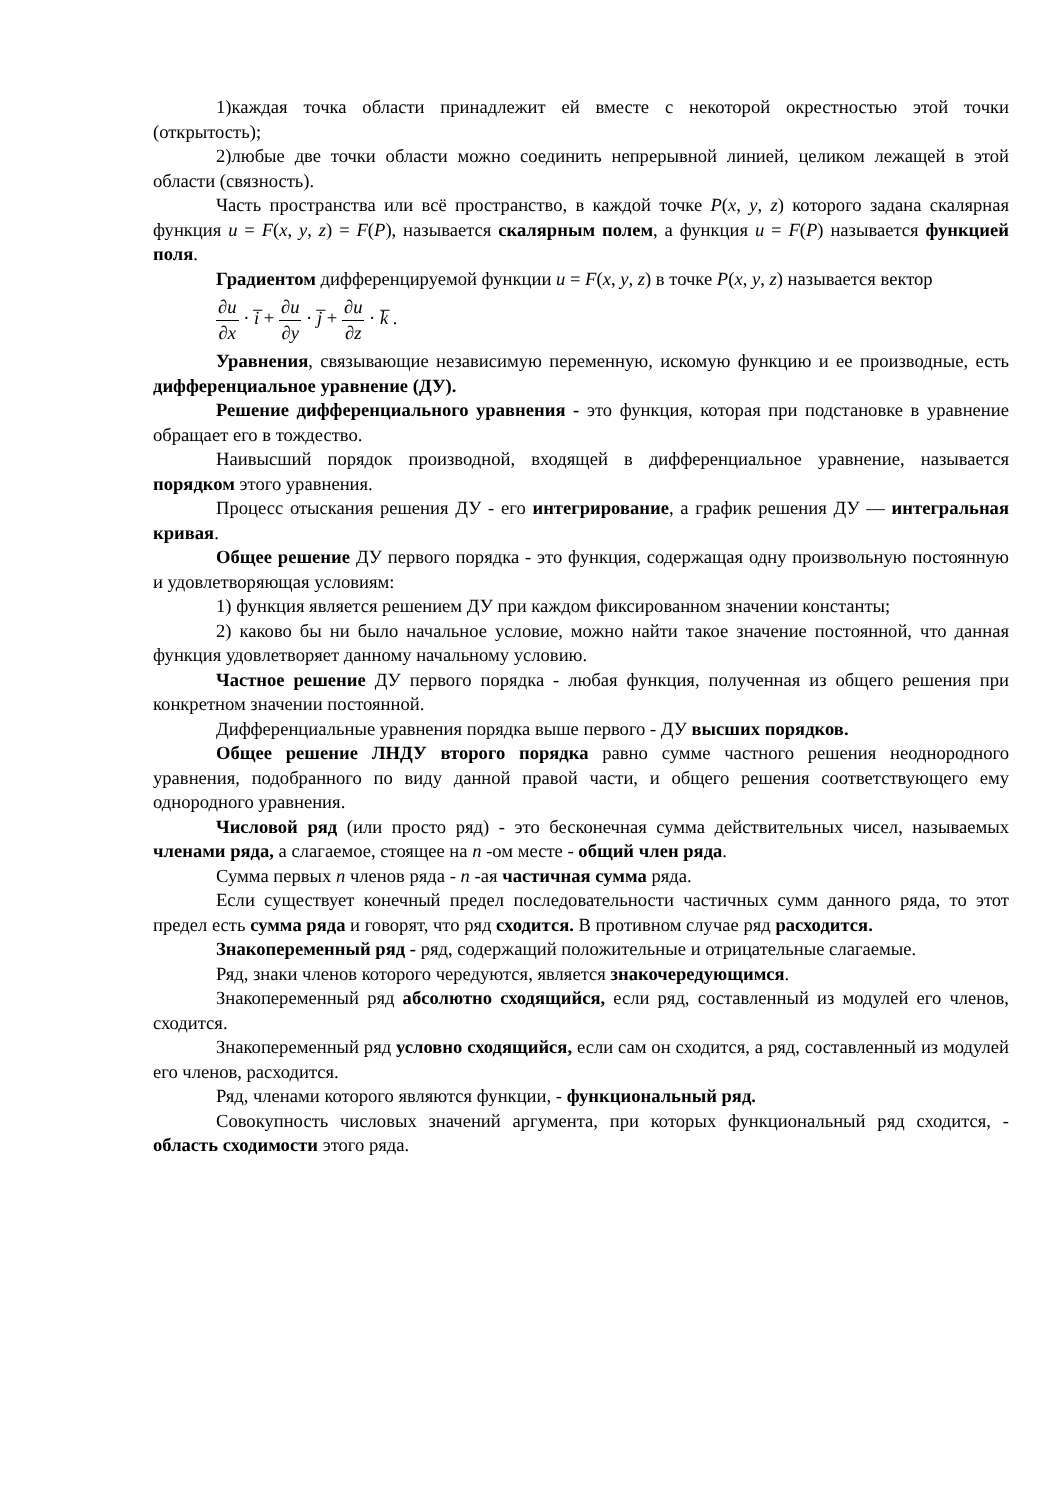1)каждая точка области принадлежит ей вместе с некоторой окрестностью этой точки (открытость);
2)любые две точки области можно соединить непрерывной линией, целиком лежащей в этой области (связность).
Часть пространства или всё пространство, в каждой точке P(x, y, z) которого задана скалярная функция u = F(x, y, z) = F(P), называется скалярным полем, а функция u = F(P) называется функцией поля.
Градиентом дифференцируемой функции u = F(x, y, z) в точке P(x, y, z) называется вектор
∂u ∂x · i̅ + ∂u ∂y · j̅ + ∂u ∂z · k̅ .
Уравнения, связывающие независимую переменную, искомую функцию и ее производные, есть дифференциальное уравнение (ДУ).
Решение дифференциального уравнения - это функция, которая при подстановке в уравнение обращает его в тождество.
Наивысший порядок производной, входящей в дифференциальное уравнение, называется порядком этого уравнения.
Процесс отыскания решения ДУ - его интегрирование, а график решения ДУ — интегральная кривая.
Общее решение ДУ первого порядка - это функция, содержащая одну произвольную постоянную и удовлетворяющая условиям:
1) функция является решением ДУ при каждом фиксированном значении константы;
2) каково бы ни было начальное условие, можно найти такое значение постоянной, что данная функция удовлетворяет данному начальному условию.
Частное решение ДУ первого порядка - любая функция, полученная из общего решения при конкретном значении постоянной.
Дифференциальные уравнения порядка выше первого - ДУ высших порядков.
Общее решение ЛНДУ второго порядка равно сумме частного решения неоднородного уравнения, подобранного по виду данной правой части, и общего решения соответствующего ему однородного уравнения.
Числовой ряд (или просто ряд) - это бесконечная сумма действительных чисел, называемых членами ряда, а слагаемое, стоящее на n -ом месте - общий член ряда.
Сумма первых n членов ряда - n -ая частичная сумма ряда.
Если существует конечный предел последовательности частичных сумм данного ряда, то этот предел есть сумма ряда и говорят, что ряд сходится. В противном случае ряд расходится.
Знакопеременный ряд - ряд, содержащий положительные и отрицательные слагаемые.
Ряд, знаки членов которого чередуются, является знакочередующимся.
Знакопеременный ряд абсолютно сходящийся, если ряд, составленный из модулей его членов, сходится.
Знакопеременный ряд условно сходящийся, если сам он сходится, а ряд, составленный из модулей его членов, расходится.
Ряд, членами которого являются функции, - функциональный ряд.
Совокупность числовых значений аргумента, при которых функциональный ряд сходится, - область сходимости этого ряда.